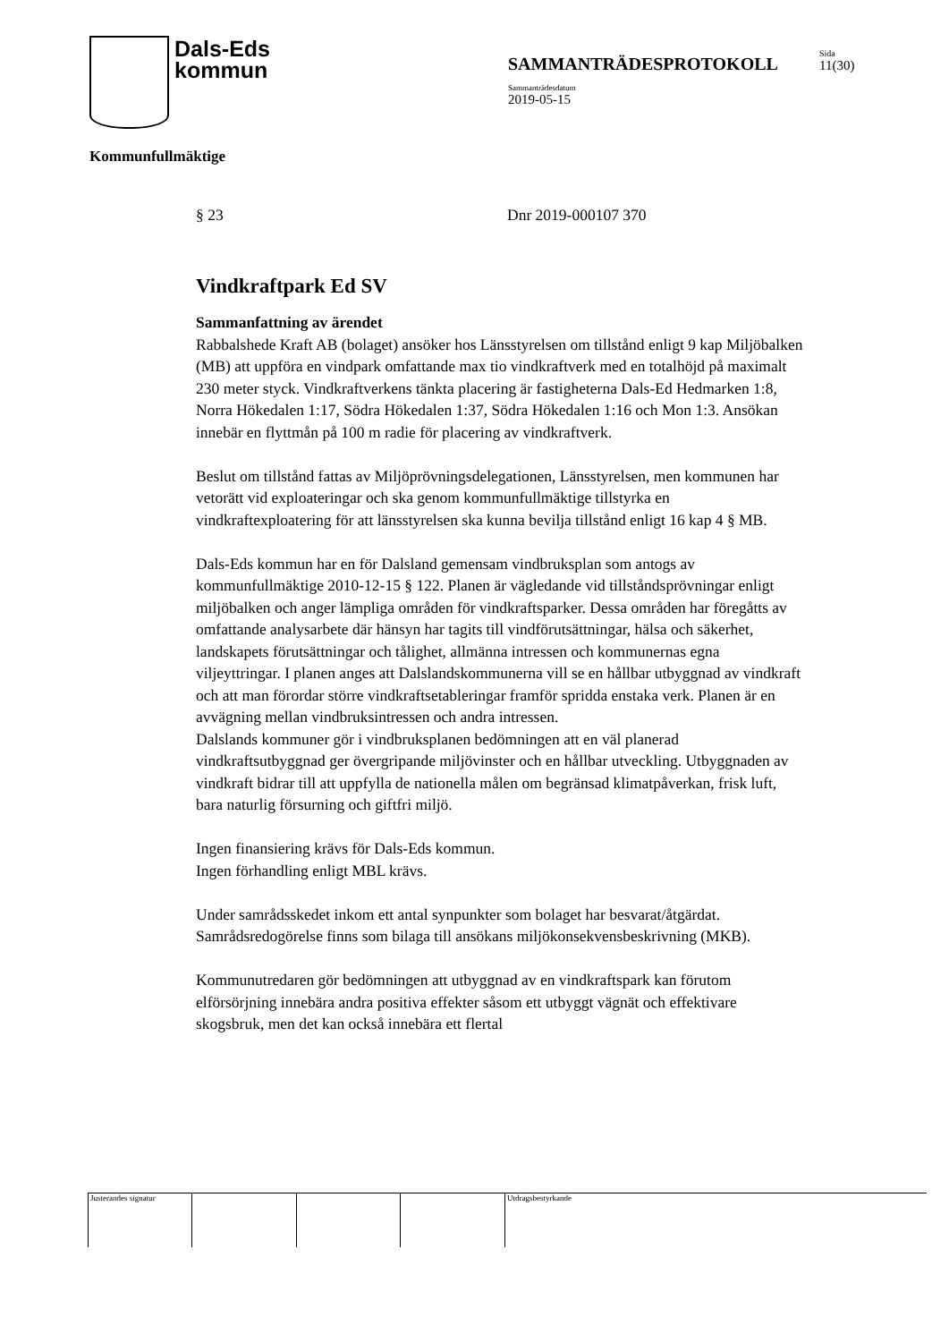Dals-Eds
kommun
SAMMANTRÄDESPROTOKOLL
Sammanträdesdatum
2019-05-15
Sida
11(30)
Kommunfullmäktige
§ 23 Dnr 2019-000107 370
Vindkraftpark Ed SV
Sammanfattning av ärendet
Rabbalshede Kraft AB (bolaget) ansöker hos Länsstyrelsen om tillstånd enligt 9 kap Miljöbalken (MB) att uppföra en vindpark omfattande max tio vindkraftverk med en totalhöjd på maximalt 230 meter styck. Vindkraftverkens tänkta placering är fastigheterna Dals-Ed Hedmarken 1:8, Norra Hökedalen 1:17, Södra Hökedalen 1:37, Södra Hökedalen 1:16 och Mon 1:3. Ansökan innebär en flyttmån på 100 m radie för placering av vindkraftverk.
Beslut om tillstånd fattas av Miljöprövningsdelegationen, Länsstyrelsen, men kommunen har vetorätt vid exploateringar och ska genom kommunfullmäktige tillstyrka en vindkraftexploatering för att länsstyrelsen ska kunna bevilja tillstånd enligt 16 kap 4 § MB.
Dals-Eds kommun har en för Dalsland gemensam vindbruksplan som antogs av kommunfullmäktige 2010-12-15 § 122. Planen är vägledande vid tillståndsprövningar enligt miljöbalken och anger lämpliga områden för vindkraftsparker. Dessa områden har föregåtts av omfattande analysarbete där hänsyn har tagits till vindförutsättningar, hälsa och säkerhet, landskapets förutsättningar och tålighet, allmänna intressen och kommunernas egna viljeyttringar. I planen anges att Dalslandskommunerna vill se en hållbar utbyggnad av vindkraft och att man förordar större vindkraftsetableringar framför spridda enstaka verk. Planen är en avvägning mellan vindbruksintressen och andra intressen.
Dalslands kommuner gör i vindbruksplanen bedömningen att en väl planerad vindkraftsutbyggnad ger övergripande miljövinster och en hållbar utveckling. Utbyggnaden av vindkraft bidrar till att uppfylla de nationella målen om begränsad klimatpåverkan, frisk luft, bara naturlig försurning och giftfri miljö.
Ingen finansiering krävs för Dals-Eds kommun.
Ingen förhandling enligt MBL krävs.
Under samrådsskedet inkom ett antal synpunkter som bolaget har besvarat/åtgärdat. Samrådsredogörelse finns som bilaga till ansökans miljökonsekvensbeskrivning (MKB).
Kommunutredaren gör bedömningen att utbyggnad av en vindkraftspark kan förutom elförsörjning innebära andra positiva effekter såsom ett utbyggt vägnät och effektivare skogsbruk, men det kan också innebära ett flertal
Justerandes signatur Utdragsbestyrkande